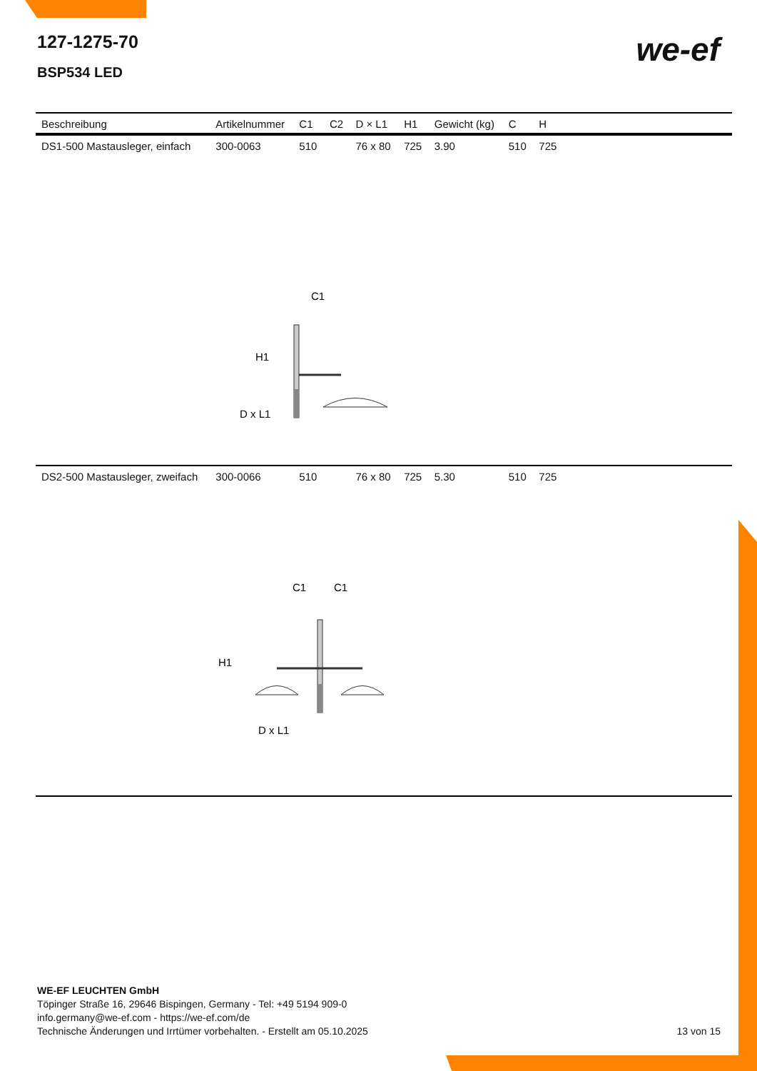127-1275-70
BSP534 LED
we-ef
| Beschreibung | Artikelnummer | C1 | C2 | D × L1 | H1 | Gewicht (kg) | C | H | |
| --- | --- | --- | --- | --- | --- | --- | --- | --- | --- |
| DS1-500 Mastausleger, einfach | 300-0063 | 510 | | 76 x 80 | 725 | 3.90 | 510 | 725 | |
| C1 H1 D x L1 | | | | | | | | | |
| DS2-500 Mastausleger, zweifach | 300-0066 | 510 | | 76 x 80 | 725 | 5.30 | 510 | 725 | |
| C1 C1 H1 D x L1 | | | | | | | | | |
WE-EF LEUCHTEN GmbH
Töpinger Straße 16, 29646 Bispingen, Germany - Tel: +49 5194 909-0
info.germany@we-ef.com - https://we-ef.com/de
Technische Änderungen und Irrtümer vorbehalten. - Erstellt am 05.10.2025
13 von 15